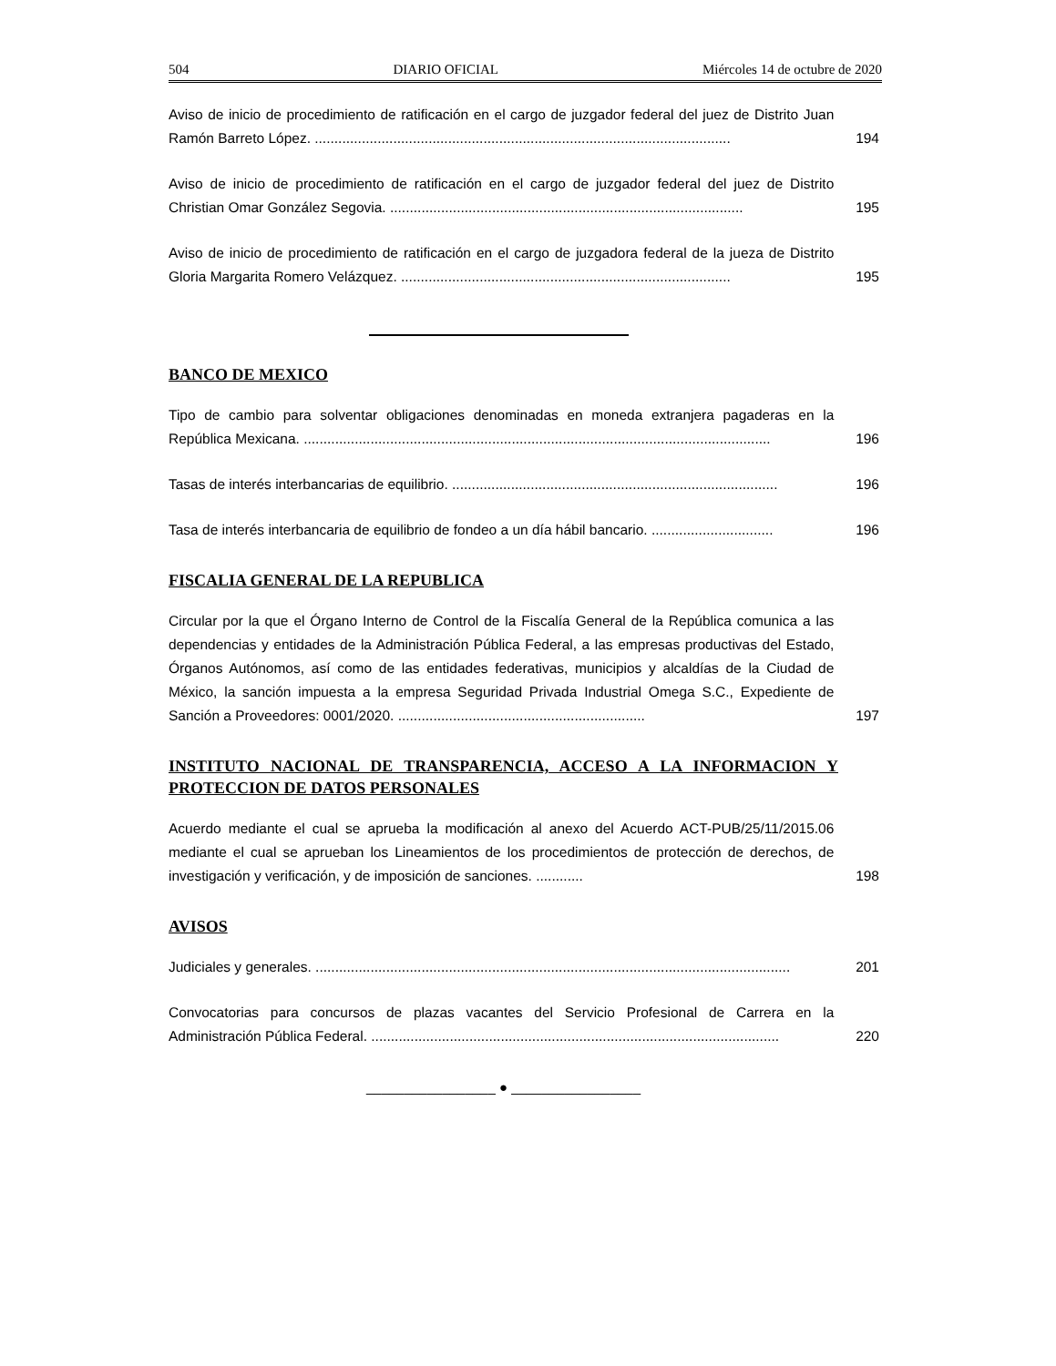504 DIARIO OFICIAL Miércoles 14 de octubre de 2020
Aviso de inicio de procedimiento de ratificación en el cargo de juzgador federal del juez de Distrito Juan Ramón Barreto López. ..........................................................................................................
194
Aviso de inicio de procedimiento de ratificación en el cargo de juzgador federal del juez de Distrito Christian Omar González Segovia. ..........................................................................................
195
Aviso de inicio de procedimiento de ratificación en el cargo de juzgadora federal de la jueza de Distrito Gloria Margarita Romero Velázquez. ....................................................................................
195
BANCO DE MEXICO
Tipo de cambio para solventar obligaciones denominadas en moneda extranjera pagaderas en la República Mexicana. .......................................................................................................................
196
Tasas de interés interbancarias de equilibrio. ...................................................................................
196
Tasa de interés interbancaria de equilibrio de fondeo a un día hábil bancario. ...............................
196
FISCALIA GENERAL DE LA REPUBLICA
Circular por la que el Órgano Interno de Control de la Fiscalía General de la República comunica a las dependencias y entidades de la Administración Pública Federal, a las empresas productivas del Estado, Órganos Autónomos, así como de las entidades federativas, municipios y alcaldías de la Ciudad de México, la sanción impuesta a la empresa Seguridad Privada Industrial Omega S.C., Expediente de Sanción a Proveedores: 0001/2020. ...............................................................
197
INSTITUTO NACIONAL DE TRANSPARENCIA, ACCESO A LA INFORMACION Y PROTECCION DE DATOS PERSONALES
Acuerdo mediante el cual se aprueba la modificación al anexo del Acuerdo ACT-PUB/25/11/2015.06 mediante el cual se aprueban los Lineamientos de los procedimientos de protección de derechos, de investigación y verificación, y de imposición de sanciones. ............
198
AVISOS
Judiciales y generales. .........................................................................................................................
201
Convocatorias para concursos de plazas vacantes del Servicio Profesional de Carrera en la Administración Pública Federal. ........................................................................................................
220
_________________ ● _________________